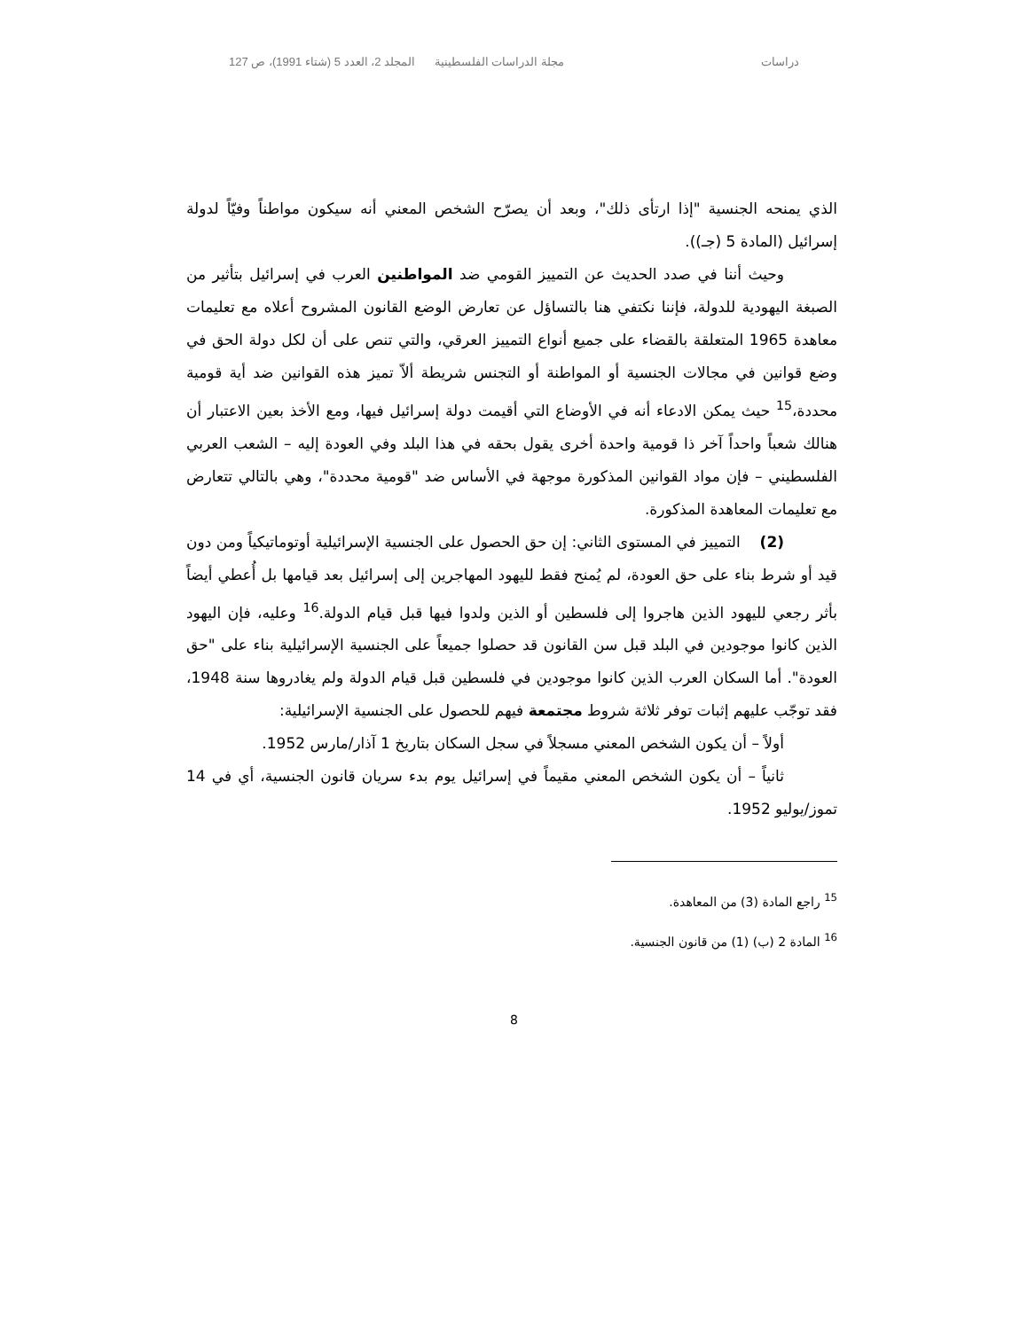دراسات مجلة الدراسات الفلسطينية المجلد 2، العدد 5 (شتاء 1991)، ص 127
الذي يمنحه الجنسية "إذا ارتأى ذلك"، وبعد أن يصرّح الشخص المعني أنه سيكون مواطناً وفيّاً لدولة إسرائيل (المادة 5 (جـ)).
وحيث أننا في صدد الحديث عن التمييز القومي ضد المواطنين العرب في إسرائيل بتأثير من الصبغة اليهودية للدولة، فإننا نكتفي هنا بالتساؤل عن تعارض الوضع القانون المشروح أعلاه مع تعليمات معاهدة 1965 المتعلقة بالقضاء على جميع أنواع التمييز العرقي، والتي تنص على أن لكل دولة الحق في وضع قوانين في مجالات الجنسية أو المواطنة أو التجنس شريطة ألاّ تميز هذه القوانين ضد أية قومية محددة،<sup>15</sup> حيث يمكن الادعاء أنه في الأوضاع التي أقيمت دولة إسرائيل فيها، ومع الأخذ بعين الاعتبار أن هنالك شعباً واحداً آخر ذا قومية واحدة أخرى يقول بحقه في هذا البلد وفي العودة إليه – الشعب العربي الفلسطيني – فإن مواد القوانين المذكورة موجهة في الأساس ضد "قومية محددة"، وهي بالتالي تتعارض مع تعليمات المعاهدة المذكورة.
(2) التمييز في المستوى الثاني: إن حق الحصول على الجنسية الإسرائيلية أوتوماتيكياً ومن دون قيد أو شرط بناء على حق العودة، لم يُمنح فقط لليهود المهاجرين إلى إسرائيل بعد قيامها بل أُعطي أيضاً بأثر رجعي لليهود الذين هاجروا إلى فلسطين أو الذين ولدوا فيها قبل قيام الدولة.<sup>16</sup> وعليه، فإن اليهود الذين كانوا موجودين في البلد قبل سن القانون قد حصلوا جميعاً على الجنسية الإسرائيلية بناء على "حق العودة". أما السكان العرب الذين كانوا موجودين في فلسطين قبل قيام الدولة ولم يغادروها سنة 1948، فقد توجّب عليهم إثبات توفر ثلاثة شروط مجتمعة فيهم للحصول على الجنسية الإسرائيلية:
أولاً – أن يكون الشخص المعني مسجلاً في سجل السكان بتاريخ 1 آذار/مارس 1952.
ثانياً – أن يكون الشخص المعني مقيماً في إسرائيل يوم بدء سريان قانون الجنسية، أي في 14 تموز/يوليو 1952.
<sup>15</sup> راجع المادة (3) من المعاهدة.
<sup>16</sup> المادة 2 (ب) (1) من قانون الجنسية.
8